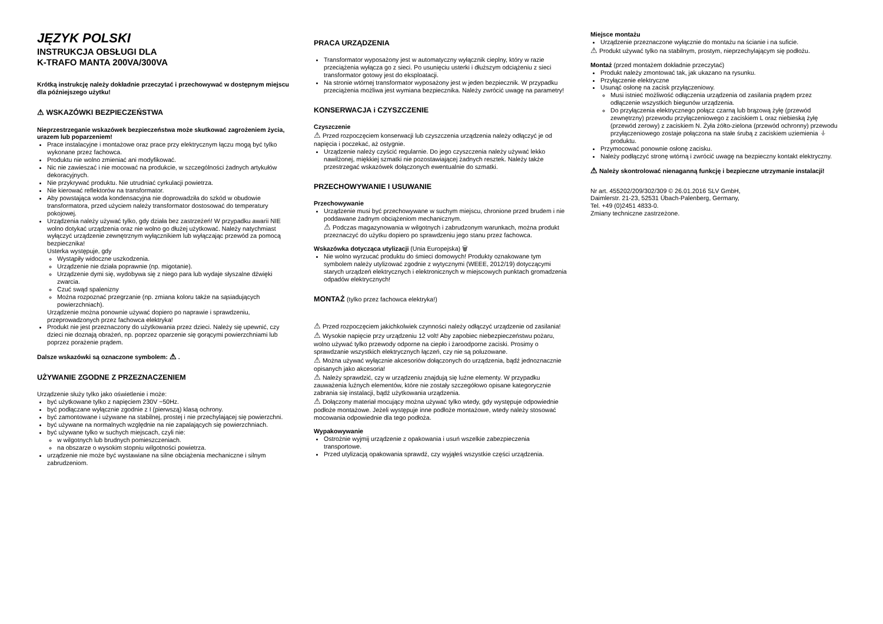JĘZYK POLSKI
INSTRUKCJA OBSŁUGI DLA
K-TRAFO MANTA 200VA/300VA
Krótką instrukcję należy dokładnie przeczytać i przechowywać w dostępnym miejscu dla późniejszego użytku!
⚠ WSKAZÓWKI BEZPIECZEŃSTWA
Nieprzestrzeganie wskazówek bezpieczeństwa może skutkować zagrożeniem życia, urazem lub poparzeniem!
Prace instalacyjne i montażowe oraz prace przy elektrycznym łączu mogą być tylko wykonane przez fachowca.
Produktu nie wolno zmieniać ani modyfikować.
Nic nie zawieszać i nie mocować na produkcie, w szczególności żadnych artykułów dekoracyjnych.
Nie przykrywać produktu. Nie utrudniać cyrkulacji powietrza.
Nie kierować reflektorów na transformator.
Aby powstająca woda kondensacyjna nie doprowadziła do szkód w obudowie transformatora, przed użyciem należy transformator dostosować do temperatury pokojowej.
Urządzenia należy używać tylko, gdy działa bez zastrzeżeń! W przypadku awarii NIE wolno dotykać urządzenia oraz nie wolno go dłużej użytkować. Należy natychmiast wyłączyć urządzenie zewnętrznym wyłącznikiem lub wyłączając przewód za pomocą bezpiecznika!
Usterka występuje, gdy
Wystąpiły widoczne uszkodzenia.
Urządzenie nie działa poprawnie (np. migotanie).
Urządzenie dymi się, wydobywa się z niego para lub wydaje słyszalne dźwięki zwarcia.
Czuć swąd spalenizny
Można rozpoznać przegrzanie (np. zmiana koloru także na sąsiadujących powierzchniach).
Urządzenie można ponownie używać dopiero po naprawie i sprawdzeniu, przeprowadzonych przez fachowca elektryka!
Produkt nie jest przeznaczony do użytkowania przez dzieci. Należy się upewnić, czy dzieci nie doznają obrażeń, np. poprzez oparzenie się gorącymi powierzchniami lub poprzez porażenie prądem.
Dalsze wskazówki są oznaczone symbolem: ⚠ .
UŻYWANIE ZGODNE Z PRZEZNACZENIEM
Urządzenie służy tylko jako oświetlenie i może:
być użytkowane tylko z napięciem 230V ~50Hz.
być podłączane wyłącznie zgodnie z I (pierwszą) klasą ochrony.
być zamontowane i używane na stabilnej, prostej i nie przechylającej się powierzchni.
być używane na normalnych względnie na nie zapalających się powierzchniach.
być używane tylko w suchych miejscach, czyli nie:
w wilgotnych lub brudnych pomieszczeniach.
na obszarze o wysokim stopniu wilgotności powietrza.
urządzenie nie może być wystawiane na silne obciążenia mechaniczne i silnym zabrudzeniom.
PRACA URZĄDZENIA
Transformator wyposażony jest w automatyczny wyłącznik cieplny, który w razie przeciążenia wyłącza go z sieci. Po usunięciu usterki i dłuższym odciążeniu z sieci transformator gotowy jest do eksploatacji.
Na stronie wtórnej transformator wyposażony jest w jeden bezpiecznik. W przypadku przeciążenia możliwa jest wymiana bezpiecznika. Należy zwrócić uwagę na parametry!
KONSERWACJA i CZYSZCZENIE
Czyszczenie
⚠ Przed rozpoczęciem konserwacji lub czyszczenia urządzenia należy odłączyć je od napięcia i poczekać, aż ostygnie.
Urządzenie należy czyścić regularnie. Do jego czyszczenia należy używać lekko nawilżonej, miękkiej szmatki nie pozostawiającej żadnych resztek. Należy także przestrzegać wskazówek dołączonych ewentualnie do szmatki.
PRZECHOWYWANIE I USUWANIE
Przechowywanie
Urządzenie musi być przechowywane w suchym miejscu, chronione przed brudem i nie poddawane żadnym obciążeniom mechanicznym.
⚠ Podczas magazynowania w wilgotnych i zabrudzonym warunkach, można produkt przeznaczyć do użytku dopiero po sprawdzeniu jego stanu przez fachowca.
Wskazówka dotycząca utylizacji (Unia Europejska) 🗑
Nie wolno wyrzucać produktu do śmieci domowych! Produkty oznakowane tym symbolem należy utylizować zgodnie z wytycznymi (WEEE, 2012/19) dotyczącymi starych urządzeń elektrycznych i elektronicznych w miejscowych punktach gromadzenia odpadów elektrycznych!
MONTAŻ (tylko przez fachowca elektryka!)
⚠ Przed rozpoczęciem jakichkolwiek czynności należy odłączyć urządzenie od zasilania!
⚠ Wysokie napięcie przy urządzeniu 12 volt! Aby zapobiec niebezpieczeństwu pożaru, wolno używać tylko przewody odporne na ciepło i żaroodporne zaciski. Prosimy o sprawdzanie wszystkich elektrycznych łączeń, czy nie są poluzowane.
⚠ Można używać wyłącznie akcesoriów dołączonych do urządzenia, bądź jednoznacznie opisanych jako akcesoria!
⚠ Należy sprawdzić, czy w urządzeniu znajdują się luźne elementy. W przypadku zauważenia luźnych elementów, które nie zostały szczegółowo opisane kategorycznie zabrania się instalacji, bądź użytkowania urządzenia.
⚠ Dołączony materiał mocujący można używać tylko wtedy, gdy występuje odpowiednie podłoże montażowe. Jeżeli występuje inne podłoże montażowe, wtedy należy stosować mocowania odpowiednie dla tego podłoża.
Wypakowywanie
Ostrożnie wyjmij urządzenie z opakowania i usuń wszelkie zabezpieczenia transportowe.
Przed utylizacją opakowania sprawdź, czy wyjąłeś wszystkie części urządzenia.
Miejsce montażu
Urządzenie przeznaczone wyłącznie do montażu na ścianie i na suficie.
⚠ Produkt używać tylko na stabilnym, prostym, nieprzechylającym się podłożu.
Montaż (przed montażem dokładnie przeczytać)
Produkt należy zmontować tak, jak ukazano na rysunku.
Przyłączenie elektryczne
Usunąć osłonę na zacisk przyłączeniowy.
Musi istnieć możliwość odłączenia urządzenia od zasilania prądem przez odłączenie wszystkich biegunów urządzenia.
Do przyłączenia elektrycznego połącz czarną lub brązową żyłę (przewód zewnętrzny) przewodu przyłączeniowego z zaciskiem L oraz niebieską żyłę (przewód zerowy) z zaciskiem N. Żyła żółto-zielona (przewód ochronny) przewodu przyłączeniowego zostaje połączona na stałe śrubą z zaciskiem uziemienia ⏚ produktu.
Przymocować ponownie osłonę zacisku.
Należy podłączyć stronę wtórną i zwrócić uwagę na bezpieczny kontakt elektryczny.
⚠ Należy skontrolować nienaganną funkcję i bezpieczne utrzymanie instalacji!
Nr art. 455202/209/302/309 © 26.01.2016 SLV GmbH,
Daimlerstr. 21-23, 52531 Übach-Palenberg, Germany,
Tel. +49 (0)2451 4833-0.
Zmiany techniczne zastrzeżone.